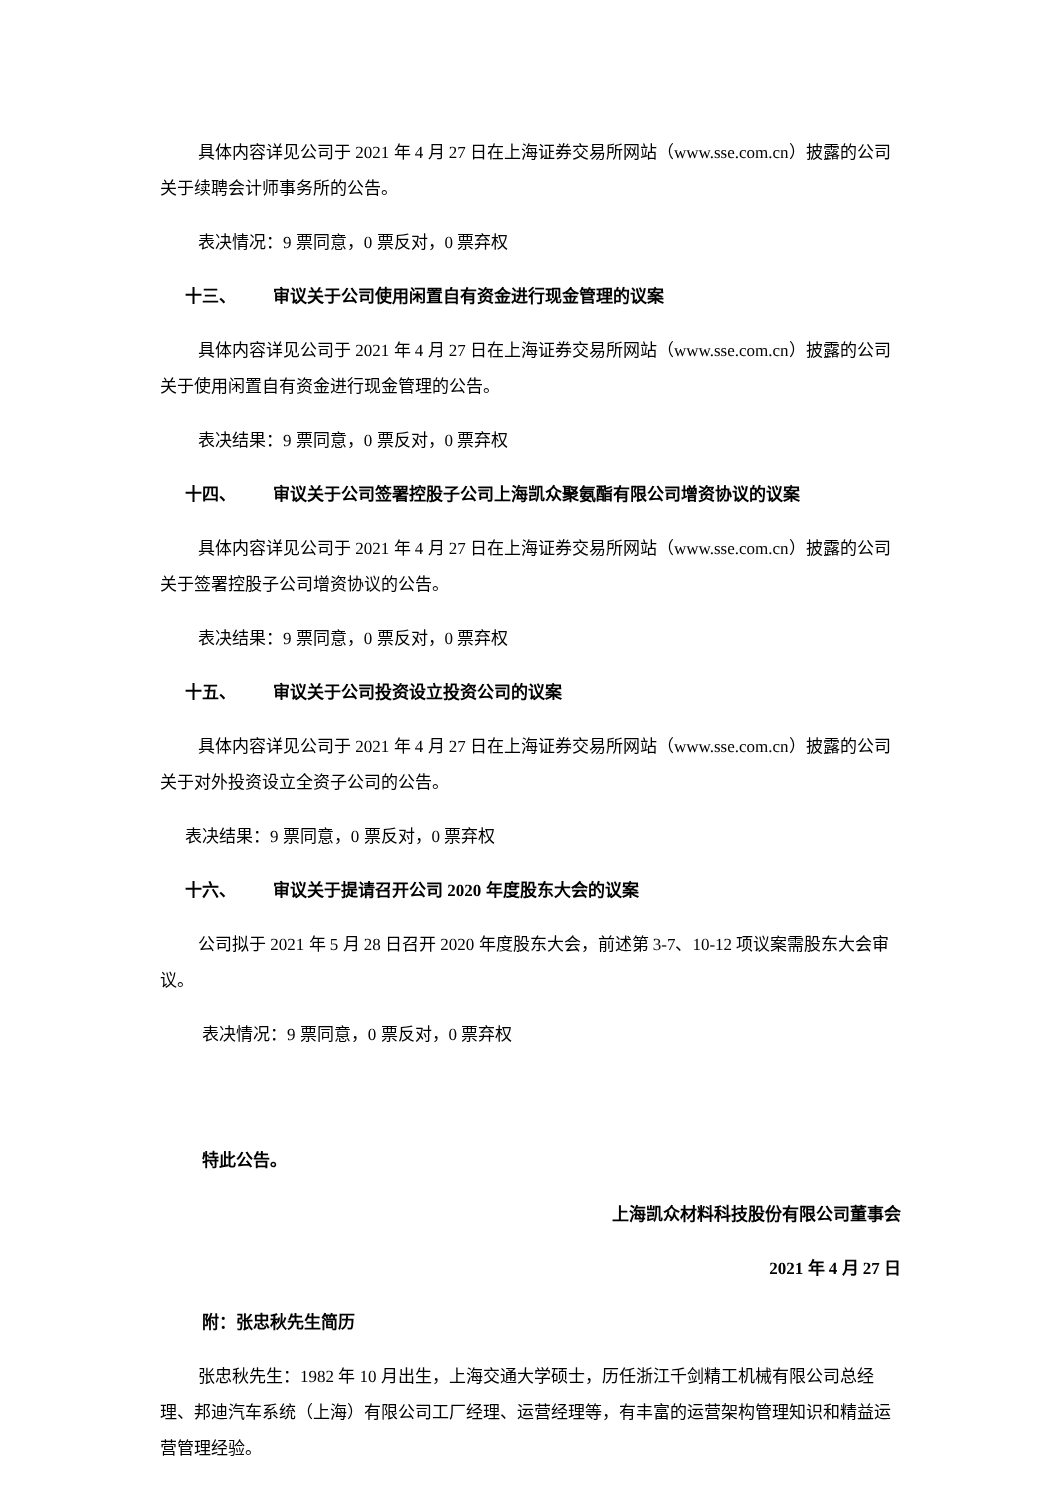具体内容详见公司于 2021 年 4 月 27 日在上海证券交易所网站（www.sse.com.cn）披露的公司关于续聘会计师事务所的公告。
表决情况：9 票同意，0 票反对，0 票弃权
十三、 审议关于公司使用闲置自有资金进行现金管理的议案
具体内容详见公司于 2021 年 4 月 27 日在上海证券交易所网站（www.sse.com.cn）披露的公司关于使用闲置自有资金进行现金管理的公告。
表决结果：9 票同意，0 票反对，0 票弃权
十四、 审议关于公司签署控股子公司上海凯众聚氨酯有限公司增资协议的议案
具体内容详见公司于 2021 年 4 月 27 日在上海证券交易所网站（www.sse.com.cn）披露的公司关于签署控股子公司增资协议的公告。
表决结果：9 票同意，0 票反对，0 票弃权
十五、 审议关于公司投资设立投资公司的议案
具体内容详见公司于 2021 年 4 月 27 日在上海证券交易所网站（www.sse.com.cn）披露的公司关于对外投资设立全资子公司的公告。
表决结果：9 票同意，0 票反对，0 票弃权
十六、 审议关于提请召开公司 2020 年度股东大会的议案
公司拟于 2021 年 5 月 28 日召开 2020 年度股东大会，前述第 3-7、10-12 项议案需股东大会审议。
表决情况：9 票同意，0 票反对，0 票弃权
特此公告。
上海凯众材料科技股份有限公司董事会
2021 年 4 月 27 日
附：张忠秋先生简历
张忠秋先生：1982 年 10 月出生，上海交通大学硕士，历任浙江千剑精工机械有限公司总经理、邦迪汽车系统（上海）有限公司工厂经理、运营经理等，有丰富的运营架构管理知识和精益运营管理经验。